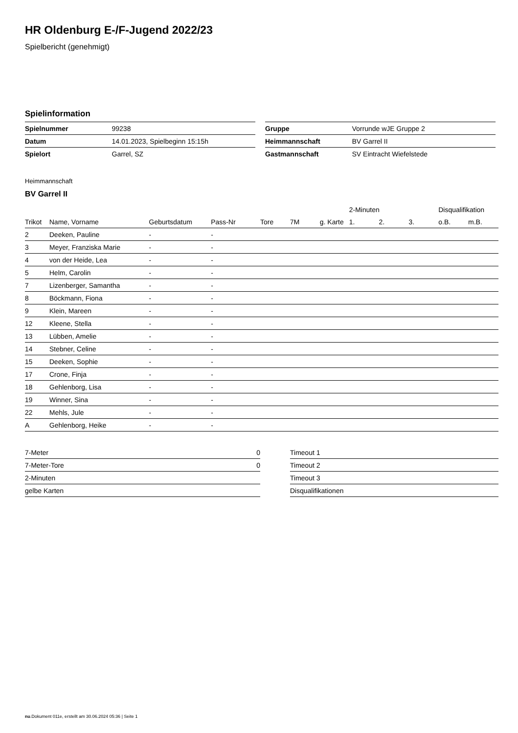HR Oldenburg E-/F-Jugend 2022/23
Spielbericht (genehmigt)
Spielinformation
| Spielnummer | 99238 |
| Datum | 14.01.2023, Spielbeginn 15:15h |
| Spielort | Garrel, SZ |
| Gruppe | Vorrunde wJE Gruppe 2 |
| Heimmannschaft | BV Garrel II |
| Gastmannschaft | SV Eintracht Wiefelstede |
Heimmannschaft
BV Garrel II
| | | | | | | | 2-Minuten | | | Disqualifikation | |
| --- | --- | --- | --- | --- | --- | --- | --- | --- | --- | --- | --- |
| Trikot | Name, Vorname | Geburtsdatum | Pass-Nr | Tore | 7M | g. Karte | 1. | 2. | 3. | o.B. | m.B. |
| 2 | Deeken, Pauline | - | - | | | | | | | | |
| 3 | Meyer, Franziska Marie | - | - | | | | | | | | |
| 4 | von der Heide, Lea | - | - | | | | | | | | |
| 5 | Helm, Carolin | - | - | | | | | | | | |
| 7 | Lizenberger, Samantha | - | - | | | | | | | | |
| 8 | Böckmann, Fiona | - | - | | | | | | | | |
| 9 | Klein, Mareen | - | - | | | | | | | | |
| 12 | Kleene, Stella | - | - | | | | | | | | |
| 13 | Lübben, Amelie | - | - | | | | | | | | |
| 14 | Stebner, Celine | - | - | | | | | | | | |
| 15 | Deeken, Sophie | - | - | | | | | | | | |
| 17 | Crone, Finja | - | - | | | | | | | | |
| 18 | Gehlenborg, Lisa | - | - | | | | | | | | |
| 19 | Winner, Sina | - | - | | | | | | | | |
| 22 | Mehls, Jule | - | - | | | | | | | | |
| A | Gehlenborg, Heike | - | - | | | | | | | | |
| 7-Meter | 0 |
| 7-Meter-Tore | 0 |
| 2-Minuten | |
| gelbe Karten | |
| Timeout 1 |
| Timeout 2 |
| Timeout 3 |
| Disqualifikationen |
nu.Dokument 011e, erstellt am 30.06.2024 05:36 | Seite 1